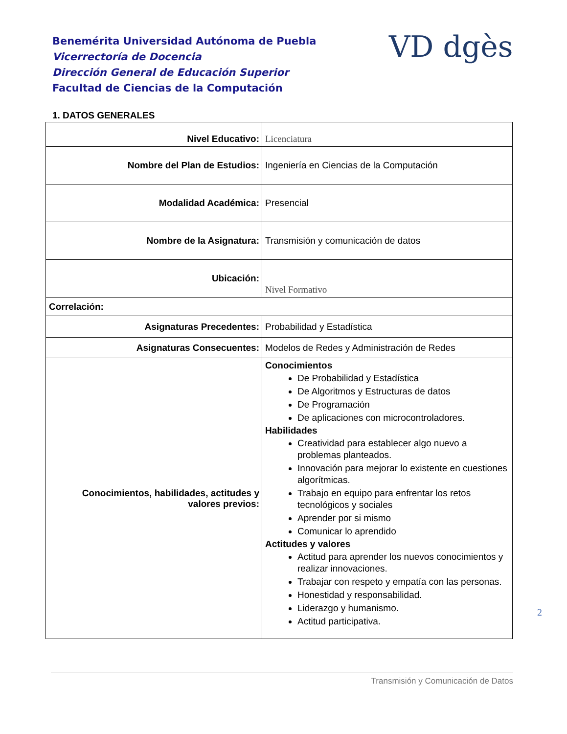Benemérita Universidad Autónoma de Puebla
Vicerrectoría de Docencia
Dirección General de Educación Superior
Facultad de Ciencias de la Computación
VD dgès
1. DATOS GENERALES
| Nivel Educativo: | Licenciatura |
| Nombre del Plan de Estudios: | Ingeniería en Ciencias de la Computación |
| Modalidad Académica: | Presencial |
| Nombre de la Asignatura: | Transmisión y comunicación de datos |
| Ubicación: | Nivel Formativo |
| Correlación: | |
| Asignaturas Precedentes: | Probabilidad y Estadística |
| Asignaturas Consecuentes: | Modelos de Redes y Administración de Redes |
| Conocimientos, habilidades, actitudes y valores previos: | Conocimientos De Probabilidad y Estadística De Algoritmos y Estructuras de datos De Programación De aplicaciones con microcontroladores. Habilidades Creatividad para establecer algo nuevo a problemas planteados. Innovación para mejorar lo existente en cuestiones algorítmicas. Trabajo en equipo para enfrentar los retos tecnológicos y sociales Aprender por si mismo Comunicar lo aprendido Actitudes y valores Actitud para aprender los nuevos conocimientos y realizar innovaciones. Trabajar con respeto y empatía con las personas. Honestidad y responsabilidad. Liderazgo y humanismo. Actitud participativa. |
2
Transmisión y Comunicación de Datos